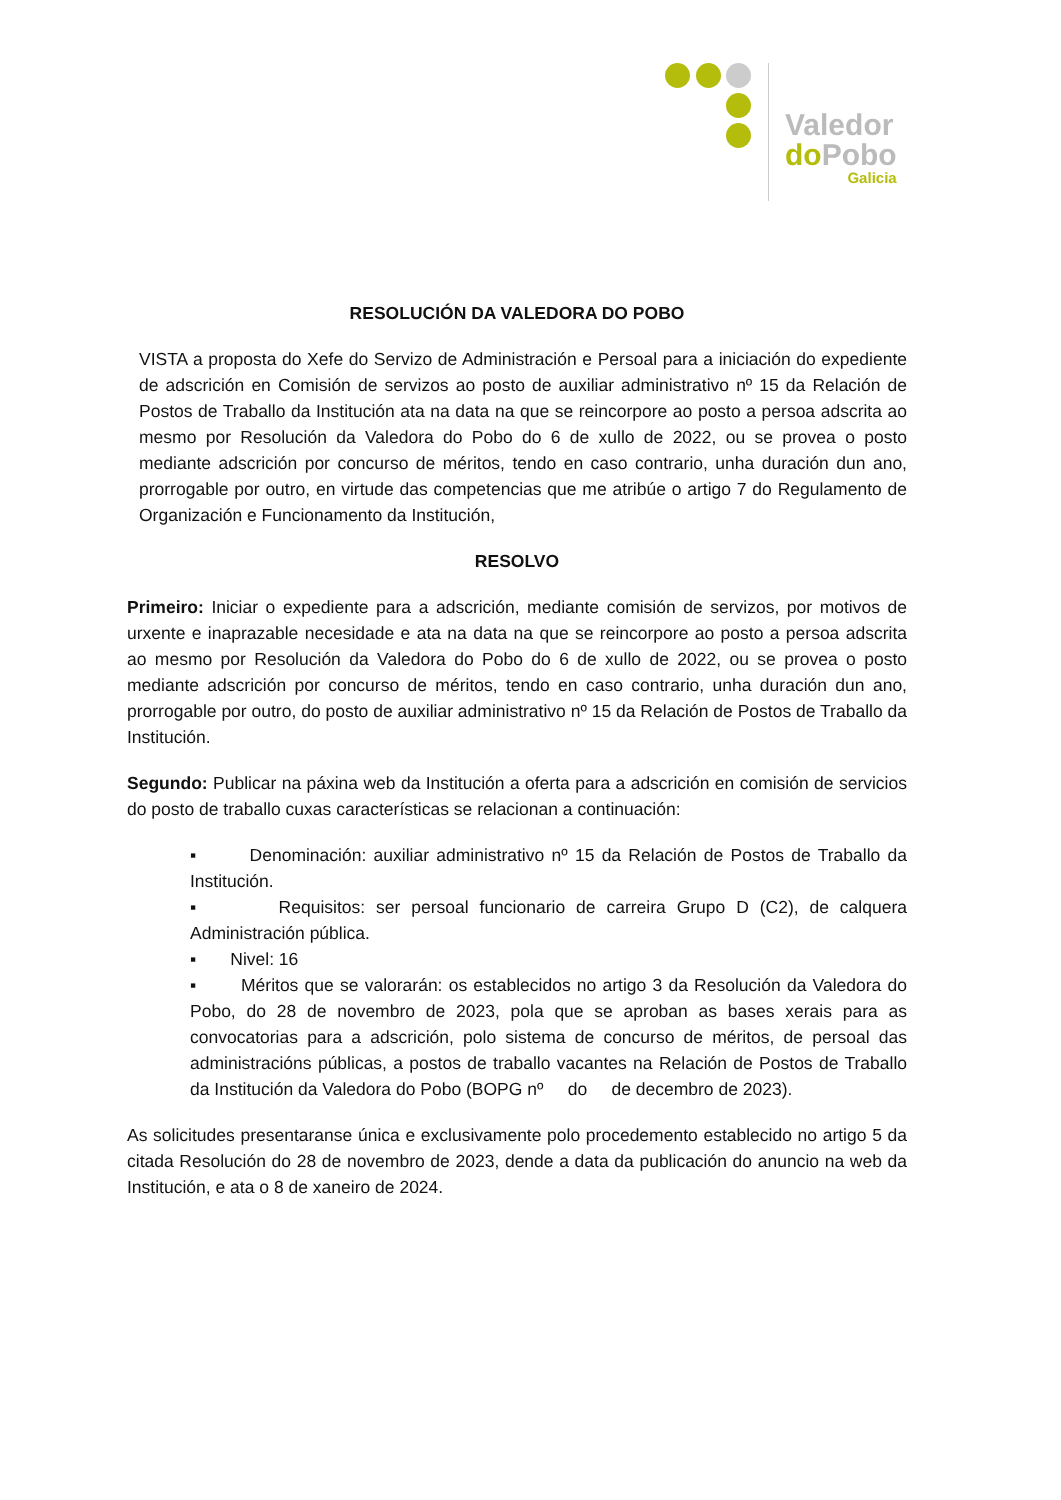Valedor
do Pobo
Galicia
RESOLUCIÓN DA VALEDORA DO POBO
VISTA a proposta do Xefe do Servizo de Administración e Persoal para a iniciación do expediente de adscrición en Comisión de servizos ao posto de auxiliar administrativo nº 15 da Relación de Postos de Traballo da Institución ata na data na que se reincorpore ao posto a persoa adscrita ao mesmo por Resolución da Valedora do Pobo do 6 de xullo de 2022, ou se provea o posto mediante adscrición por concurso de méritos, tendo en caso contrario, unha duración dun ano, prorrogable por outro, en virtude das competencias que me atribúe o artigo 7 do Regulamento de Organización e Funcionamento da Institución,
RESOLVO
Primeiro: Iniciar o expediente para a adscrición, mediante comisión de servizos, por motivos de urxente e inaprazable necesidade e ata na data na que se reincorpore ao posto a persoa adscrita ao mesmo por Resolución da Valedora do Pobo do 6 de xullo de 2022, ou se provea o posto mediante adscrición por concurso de méritos, tendo en caso contrario, unha duración dun ano, prorrogable por outro, do posto de auxiliar administrativo nº 15 da Relación de Postos de Traballo da Institución.
Segundo: Publicar na páxina web da Institución a oferta para a adscrición en comisión de servicios do posto de traballo cuxas características se relacionan a continuación:
▪ Denominación: auxiliar administrativo nº 15 da Relación de Postos de Traballo da Institución.
▪ Requisitos: ser persoal funcionario de carreira Grupo D (C2), de calquera Administración pública.
▪ Nivel: 16
▪ Méritos que se valorarán: os establecidos no artigo 3 da Resolución da Valedora do Pobo, do 28 de novembro de 2023, pola que se aproban as bases xerais para as convocatorias para a adscrición, polo sistema de concurso de méritos, de persoal das administracións públicas, a postos de traballo vacantes na Relación de Postos de Traballo da Institución da Valedora do Pobo (BOPG nº do de decembro de 2023).
As solicitudes presentaranse única e exclusivamente polo procedemento establecido no artigo 5 da citada Resolución do 28 de novembro de 2023, dende a data da publicación do anuncio na web da Institución, e ata o 8 de xaneiro de 2024.